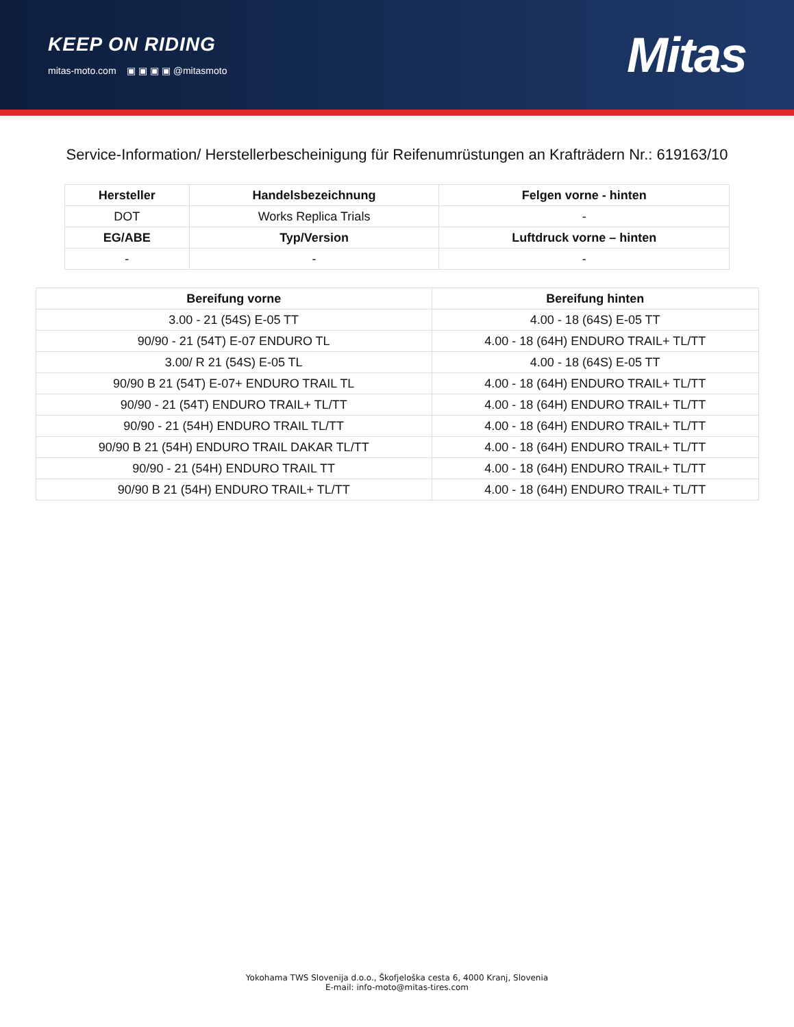KEEP ON RIDING
mitas-moto.com ▣ ▣ ▣ ▣ @mitasmoto
Mitas
Service-Information/ Herstellerbescheinigung für Reifenumrüstungen an Krafträdern Nr.: 619163/10
| Hersteller | Handelsbezeichnung | Felgen vorne - hinten |
| --- | --- | --- |
| DOT | Works Replica Trials | - |
| EG/ABE | Typ/Version | Luftdruck vorne – hinten |
| - | - | - |
| Bereifung vorne | Bereifung hinten |
| --- | --- |
| 3.00 - 21 (54S) E-05 TT | 4.00 - 18 (64S) E-05 TT |
| 90/90 - 21 (54T) E-07 ENDURO TL | 4.00 - 18 (64H) ENDURO TRAIL+ TL/TT |
| 3.00/ R 21 (54S) E-05 TL | 4.00 - 18 (64S) E-05 TT |
| 90/90 B 21 (54T) E-07+ ENDURO TRAIL TL | 4.00 - 18 (64H) ENDURO TRAIL+ TL/TT |
| 90/90 - 21 (54T) ENDURO TRAIL+ TL/TT | 4.00 - 18 (64H) ENDURO TRAIL+ TL/TT |
| 90/90 - 21 (54H) ENDURO TRAIL TL/TT | 4.00 - 18 (64H) ENDURO TRAIL+ TL/TT |
| 90/90 B 21 (54H) ENDURO TRAIL DAKAR TL/TT | 4.00 - 18 (64H) ENDURO TRAIL+ TL/TT |
| 90/90 - 21 (54H) ENDURO TRAIL TT | 4.00 - 18 (64H) ENDURO TRAIL+ TL/TT |
| 90/90 B 21 (54H) ENDURO TRAIL+ TL/TT | 4.00 - 18 (64H) ENDURO TRAIL+ TL/TT |
Yokohama TWS Slovenija d.o.o., Škofjeloška cesta 6, 4000 Kranj, Slovenia
E-mail: info-moto@mitas-tires.com